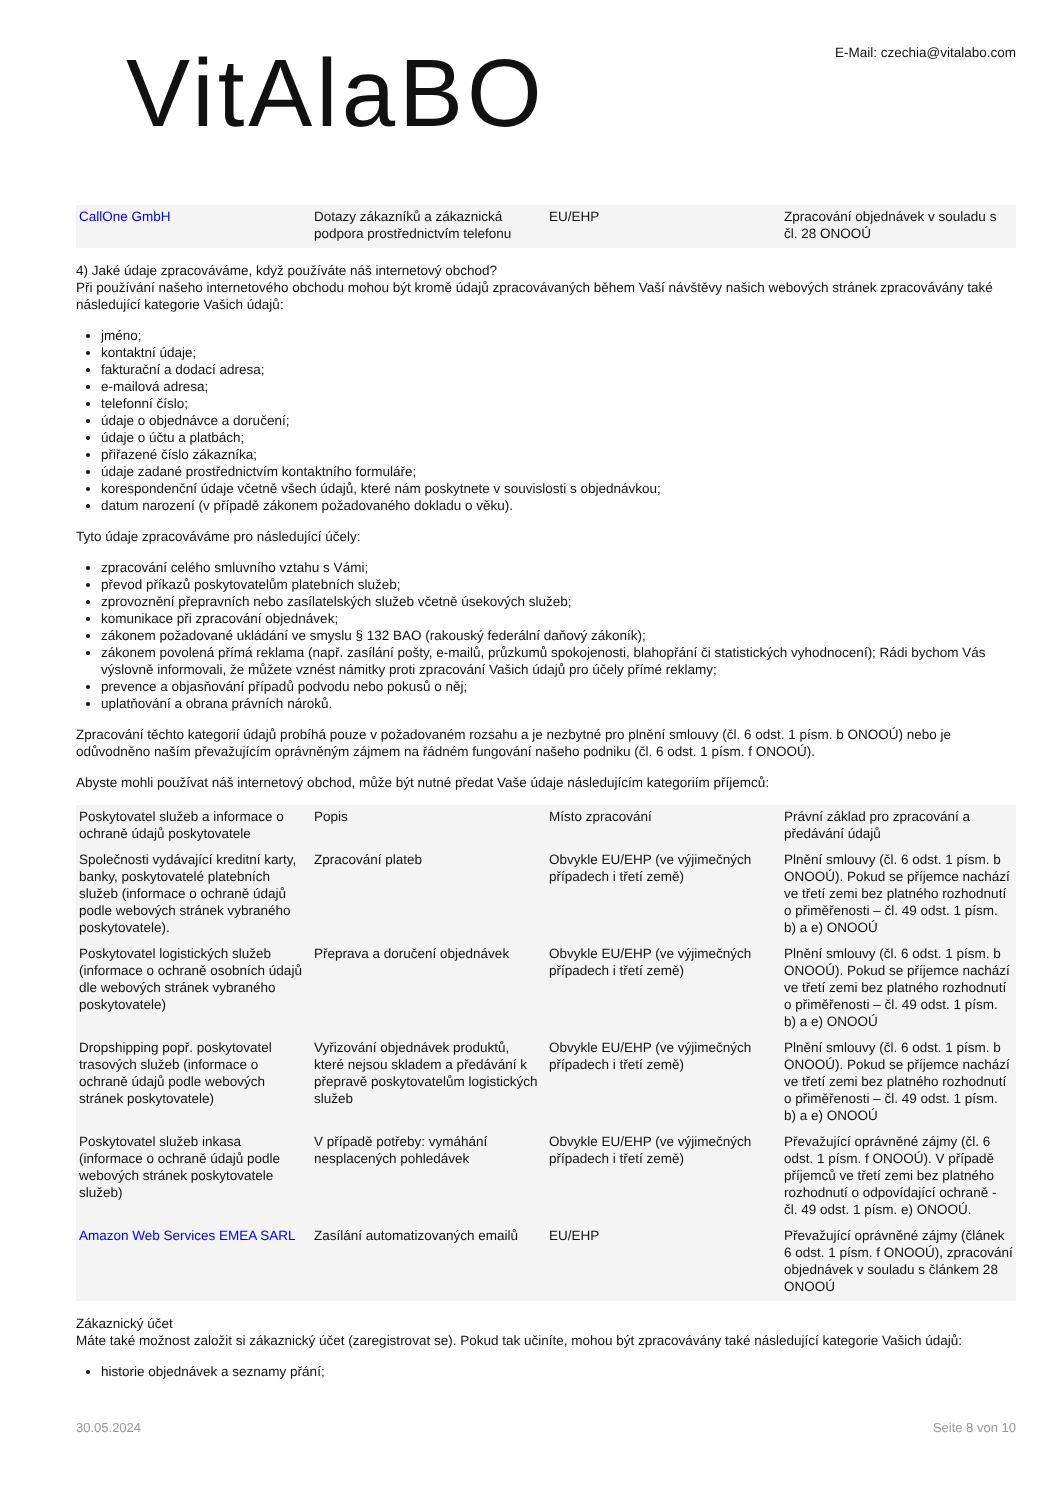VitAlaBO
E-Mail: czechia@vitalabo.com
| CallOne GmbH | Dotazy zákazníků a zákaznická podpora prostřednictvím telefonu | EU/EHP | Zpracování objednávek v souladu s čl. 28 ONOOÚ |
4) Jaké údaje zpracováváme, když používáte náš internetový obchod?
Při používání našeho internetového obchodu mohou být kromě údajů zpracovávaných během Vaší návštěvy našich webových stránek zpracovávány také následující kategorie Vašich údajů:
jméno;
kontaktní údaje;
fakturační a dodací adresa;
e-mailová adresa;
telefonní číslo;
údaje o objednávce a doručení;
údaje o účtu a platbách;
přiřazené číslo zákazníka;
údaje zadané prostřednictvím kontaktního formuláře;
korespondenční údaje včetně všech údajů, které nám poskytnete v souvislosti s objednávkou;
datum narození (v případě zákonem požadovaného dokladu o věku).
Tyto údaje zpracováváme pro následující účely:
zpracování celého smluvního vztahu s Vámi;
převod příkazů poskytovatelům platebních služeb;
zprovoznění přepravních nebo zasílatelských služeb včetně úsekových služeb;
komunikace při zpracování objednávek;
zákonem požadované ukládání ve smyslu § 132 BAO (rakouský federální daňový zákoník);
zákonem povolená přímá reklama (např. zasílání pošty, e-mailů, průzkumů spokojenosti, blahopřání či statistických vyhodnocení); Rádi bychom Vás výslovně informovali, že můžete vznést námitky proti zpracování Vašich údajů pro účely přímé reklamy;
prevence a objasňování případů podvodu nebo pokusů o něj;
uplatňování a obrana právních nároků.
Zpracování těchto kategorií údajů probíhá pouze v požadovaném rozsahu a je nezbytné pro plnění smlouvy (čl. 6 odst. 1 písm. b ONOOÚ) nebo je odůvodněno naším převažujícím oprávněným zájmem na řádném fungování našeho podniku (čl. 6 odst. 1 písm. f ONOOÚ).
Abyste mohli používat náš internetový obchod, může být nutné předat Vaše údaje následujícím kategoriím příjemců:
| Poskytovatel služeb a informace o ochraně údajů poskytovatele | Popis | Místo zpracování | Právní základ pro zpracování a předávání údajů |
| Společnosti vydávající kreditní karty, banky, poskytovatelé platebních služeb (informace o ochraně údajů podle webových stránek vybraného poskytovatele). | Zpracování plateb | Obvykle EU/EHP (ve výjimečných případech i třetí země) | Plnění smlouvy (čl. 6 odst. 1 písm. b ONOOÚ). Pokud se příjemce nachází ve třetí zemi bez platného rozhodnutí o přiměřenosti – čl. 49 odst. 1 písm. b) a e) ONOOÚ |
| Poskytovatel logistických služeb (informace o ochraně osobních údajů dle webových stránek vybraného poskytovatele) | Přeprava a doručení objednávek | Obvykle EU/EHP (ve výjimečných případech i třetí země) | Plnění smlouvy (čl. 6 odst. 1 písm. b ONOOÚ). Pokud se příjemce nachází ve třetí zemi bez platného rozhodnutí o přiměřenosti – čl. 49 odst. 1 písm. b) a e) ONOOÚ |
| Dropshipping popř. poskytovatel trasových služeb (informace o ochraně údajů podle webových stránek poskytovatele) | Vyřizování objednávek produktů, které nejsou skladem a předávání k přepravě poskytovatelům logistických služeb | Obvykle EU/EHP (ve výjimečných případech i třetí země) | Plnění smlouvy (čl. 6 odst. 1 písm. b ONOOÚ). Pokud se příjemce nachází ve třetí zemi bez platného rozhodnutí o přiměřenosti – čl. 49 odst. 1 písm. b) a e) ONOOÚ |
| Poskytovatel služeb inkasa (informace o ochraně údajů podle webových stránek poskytovatele služeb) | V případě potřeby: vymáhání nesplacených pohledávek | Obvykle EU/EHP (ve výjimečných případech i třetí země) | Převažující oprávněné zájmy (čl. 6 odst. 1 písm. f ONOOÚ). V případě příjemců ve třetí zemi bez platného rozhodnutí o odpovídající ochraně - čl. 49 odst. 1 písm. e) ONOOÚ. |
| Amazon Web Services EMEA SARL | Zasílání automatizovaných emailů | EU/EHP | Převažující oprávněné zájmy (článek 6 odst. 1 písm. f ONOOÚ), zpracování objednávek v souladu s článkem 28 ONOOÚ |
Zákaznický účet
Máte také možnost založit si zákaznický účet (zaregistrovat se). Pokud tak učiníte, mohou být zpracovávány také následující kategorie Vašich údajů:
historie objednávek a seznamy přání;
30.05.2024 Seite 8 von 10